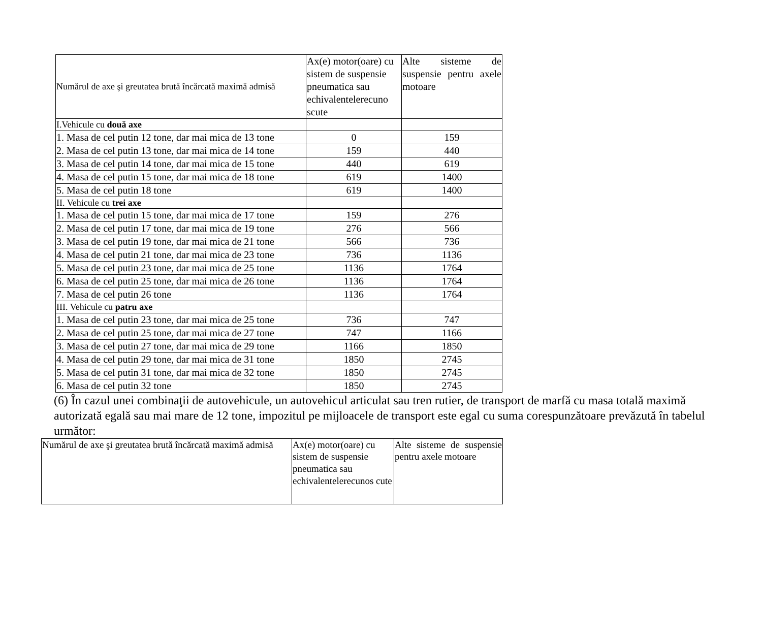| Numărul de axe şi greutatea brută încărcată maximă admisă | Ax(e) motor(oare) cu sistem de suspensie pneumatica sau echivalentelerecuno scute | Alte sisteme de suspensie pentru axele motoare |
| I.Vehicule cu două axe | | |
| 1. Masa de cel putin 12 tone, dar mai mica de 13 tone | 0 | 159 |
| 2. Masa de cel putin 13 tone, dar mai mica de 14 tone | 159 | 440 |
| 3. Masa de cel putin 14 tone, dar mai mica de 15 tone | 440 | 619 |
| 4. Masa de cel putin 15 tone, dar mai mica de 18 tone | 619 | 1400 |
| 5. Masa de cel putin 18 tone | 619 | 1400 |
| II. Vehicule cu trei axe | | |
| 1. Masa de cel putin 15 tone, dar mai mica de 17 tone | 159 | 276 |
| 2. Masa de cel putin 17 tone, dar mai mica de 19 tone | 276 | 566 |
| 3. Masa de cel putin 19 tone, dar mai mica de 21 tone | 566 | 736 |
| 4. Masa de cel putin 21 tone, dar mai mica de 23 tone | 736 | 1136 |
| 5. Masa de cel putin 23 tone, dar mai mica de 25 tone | 1136 | 1764 |
| 6. Masa de cel putin 25 tone, dar mai mica de 26 tone | 1136 | 1764 |
| 7. Masa de cel putin 26 tone | 1136 | 1764 |
| III. Vehicule cu patru axe | | |
| 1. Masa de cel putin 23 tone, dar mai mica de 25 tone | 736 | 747 |
| 2. Masa de cel putin 25 tone, dar mai mica de 27 tone | 747 | 1166 |
| 3. Masa de cel putin 27 tone, dar mai mica de 29 tone | 1166 | 1850 |
| 4. Masa de cel putin 29 tone, dar mai mica de 31 tone | 1850 | 2745 |
| 5. Masa de cel putin 31 tone, dar mai mica de 32 tone | 1850 | 2745 |
| 6. Masa de cel putin 32 tone | 1850 | 2745 |
(6) În cazul unei combinaţii de autovehicule, un autovehicul articulat sau tren rutier, de transport de marfă cu masa totală maximă autorizată egală sau mai mare de 12 tone, impozitul pe mijloacele de transport este egal cu suma corespunzătoare prevăzută în tabelul următor:
| Numărul de axe şi greutatea brută încărcată maximă admisă | Ax(e) motor(oare) cu sistem de suspensie pneumatica sau echivalentelerecunos cute | Alte sisteme de suspensie pentru axele motoare |